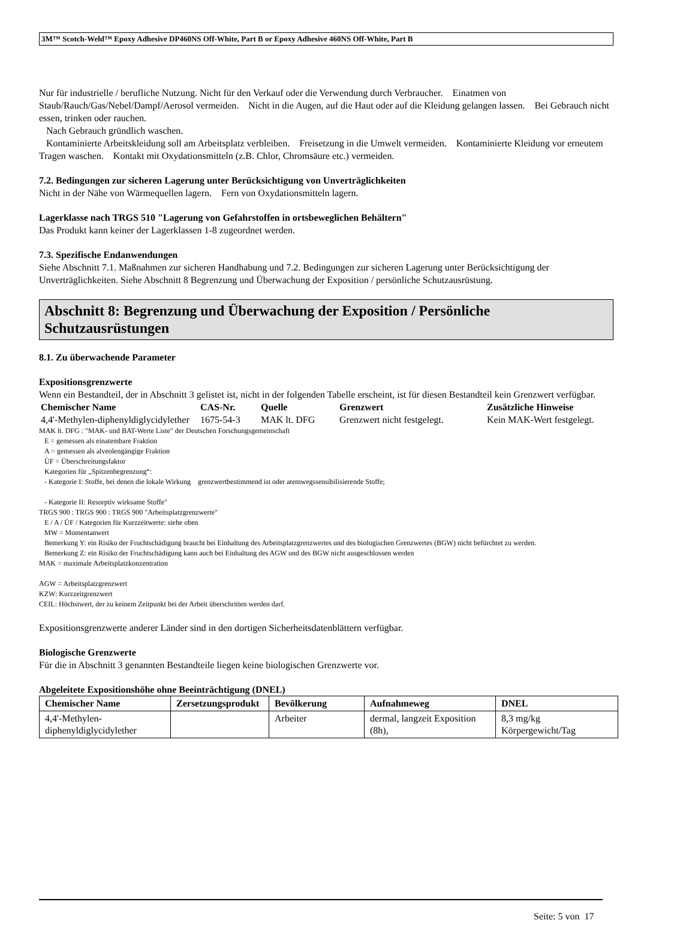3M™ Scotch-Weld™ Epoxy Adhesive DP460NS Off-White, Part B or Epoxy Adhesive 460NS Off-White, Part B
Nur für industrielle / berufliche Nutzung. Nicht für den Verkauf oder die Verwendung durch Verbraucher. Einatmen von Staub/Rauch/Gas/Nebel/Dampf/Aerosol vermeiden. Nicht in die Augen, auf die Haut oder auf die Kleidung gelangen lassen. Bei Gebrauch nicht essen, trinken oder rauchen.
Nach Gebrauch gründlich waschen.
Kontaminierte Arbeitskleidung soll am Arbeitsplatz verbleiben. Freisetzung in die Umwelt vermeiden. Kontaminierte Kleidung vor erneutem Tragen waschen. Kontakt mit Oxydationsmitteln (z.B. Chlor, Chromsäure etc.) vermeiden.
7.2. Bedingungen zur sicheren Lagerung unter Berücksichtigung von Unverträglichkeiten
Nicht in der Nähe von Wärmequellen lagern. Fern von Oxydationsmitteln lagern.
Lagerklasse nach TRGS 510 "Lagerung von Gefahrstoffen in ortsbeweglichen Behältern"
Das Produkt kann keiner der Lagerklassen 1-8 zugeordnet werden.
7.3. Spezifische Endanwendungen
Siehe Abschnitt 7.1. Maßnahmen zur sicheren Handhabung und 7.2. Bedingungen zur sicheren Lagerung unter Berücksichtigung der Unverträglichkeiten. Siehe Abschnitt 8 Begrenzung und Überwachung der Exposition / persönliche Schutzausrüstung.
Abschnitt 8: Begrenzung und Überwachung der Exposition / Persönliche Schutzausrüstungen
8.1. Zu überwachende Parameter
Expositionsgrenzwerte
Wenn ein Bestandteil, der in Abschnitt 3 gelistet ist, nicht in der folgenden Tabelle erscheint, ist für diesen Bestandteil kein Grenzwert verfügbar.
| Chemischer Name | CAS-Nr. | Quelle | Grenzwert | Zusätzliche Hinweise |
| --- | --- | --- | --- | --- |
| 4,4'-Methylen-diphenyldiglycidylether | 1675-54-3 | MAK lt. DFG | Grenzwert nicht festgelegt. | Kein MAK-Wert festgelegt. |
MAK lt. DFG : "MAK- und BAT-Werte Liste" der Deutschen Forschungsgemeinschaft
E = gemessen als einatembare Fraktion
A = gemessen als alveolengängige Fraktion
ÜF = Überschreitungsfaktor
Kategorien für „Spitzenbegrenzung“:
- Kategorie I: Stoffe, bei denen die lokale Wirkung grenzwertbestimmend ist oder atemwegssensibilisierende Stoffe;
- Kategorie II: Resorptiv wirksame Stoffe"
TRGS 900 : TRGS 900 : TRGS 900 "Arbeitsplatzgrenzwerte"
E / A / ÜF / Kategorien für Kurzzeitwerte: siehe oben
MW = Momentanwert
Bemerkung Y: ein Risiko der Fruchtschädigung braucht bei Einhaltung des Arbeitsplatzgrenzwertes und des biologischen Grenzwertes (BGW) nicht befürchtet zu werden.
Bemerkung Z: ein Risiko der Fruchtschädigung kann auch bei Einhaltung des AGW und des BGW nicht ausgeschlossen werden
MAK = maximale Arbeitsplatzkonzentration
AGW = Arbeitsplatzgrenzwert
KZW: Kurzzeitgrenzwert
CEIL: Höchstwert, der zu keinem Zeitpunkt bei der Arbeit überschritten werden darf.
Expositionsgrenzwerte anderer Länder sind in den dortigen Sicherheitsdatenblättern verfügbar.
Biologische Grenzwerte
Für die in Abschnitt 3 genannten Bestandteile liegen keine biologischen Grenzwerte vor.
Abgeleitete Expositionshöhe ohne Beeinträchtigung (DNEL)
| Chemischer Name | Zersetzungsprodukt | Bevölkerung | Aufnahmeweg | DNEL |
| --- | --- | --- | --- | --- |
| 4,4'-Methylen-diphenyldiglycidylether | | Arbeiter | dermal, langzeit Exposition (8h), | 8,3 mg/kg Körpergewicht/Tag |
Seite: 5 von 17